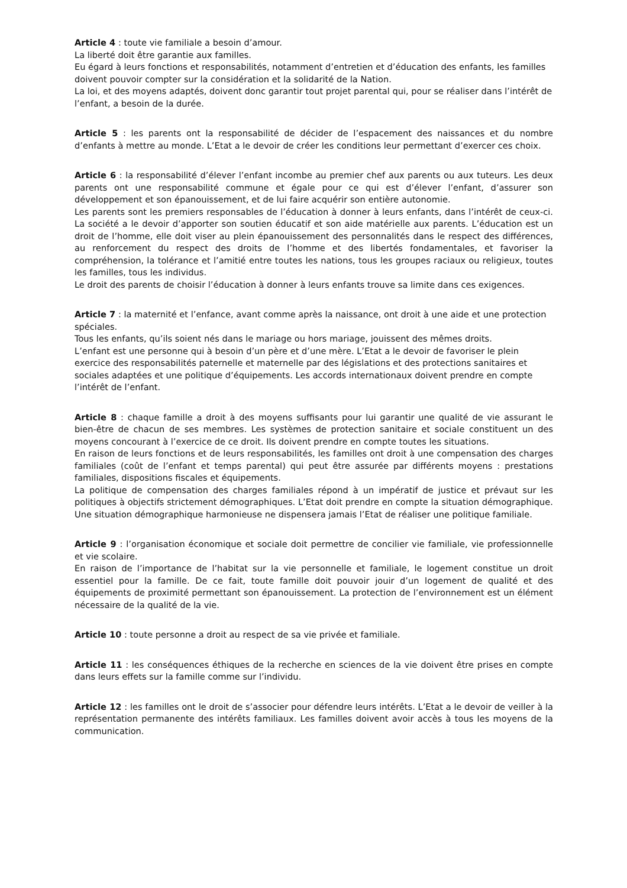Article 4 : toute vie familiale a besoin d’amour.
La liberté doit être garantie aux familles.
Eu égard à leurs fonctions et responsabilités, notamment d’entretien et d’éducation des enfants, les familles doivent pouvoir compter sur la considération et la solidarité de la Nation.
La loi, et des moyens adaptés, doivent donc garantir tout projet parental qui, pour se réaliser dans l’intérêt de l’enfant, a besoin de la durée.
Article 5 : les parents ont la responsabilité de décider de l’espacement des naissances et du nombre d’enfants à mettre au monde. L’Etat a le devoir de créer les conditions leur permettant d’exercer ces choix.
Article 6 : la responsabilité d’élever l’enfant incombe au premier chef aux parents ou aux tuteurs. Les deux parents ont une responsabilité commune et égale pour ce qui est d’élever l’enfant, d’assurer son développement et son épanouissement, et de lui faire acquérir son entière autonomie.
Les parents sont les premiers responsables de l’éducation à donner à leurs enfants, dans l’intérêt de ceux-ci. La société a le devoir d’apporter son soutien éducatif et son aide matérielle aux parents. L’éducation est un droit de l’homme, elle doit viser au plein épanouissement des personnalités dans le respect des différences, au renforcement du respect des droits de l’homme et des libertés fondamentales, et favoriser la compréhension, la tolérance et l’amitié entre toutes les nations, tous les groupes raciaux ou religieux, toutes les familles, tous les individus.
Le droit des parents de choisir l’éducation à donner à leurs enfants trouve sa limite dans ces exigences.
Article 7 : la maternité et l’enfance, avant comme après la naissance, ont droit à une aide et une protection spéciales.
Tous les enfants, qu’ils soient nés dans le mariage ou hors mariage, jouissent des mêmes droits.
L’enfant est une personne qui à besoin d’un père et d’une mère. L’Etat a le devoir de favoriser le plein exercice des responsabilités paternelle et maternelle par des législations et des protections sanitaires et sociales adaptées et une politique d’équipements. Les accords internationaux doivent prendre en compte l’intérêt de l’enfant.
Article 8 : chaque famille a droit à des moyens suffisants pour lui garantir une qualité de vie assurant le bien-être de chacun de ses membres. Les systèmes de protection sanitaire et sociale constituent un des moyens concourant à l’exercice de ce droit. Ils doivent prendre en compte toutes les situations.
En raison de leurs fonctions et de leurs responsabilités, les familles ont droit à une compensation des charges familiales (coût de l’enfant et temps parental) qui peut être assurée par différents moyens : prestations familiales, dispositions fiscales et équipements.
La politique de compensation des charges familiales répond à un impératif de justice et prévaut sur les politiques à objectifs strictement démographiques. L’Etat doit prendre en compte la situation démographique. Une situation démographique harmonieuse ne dispensera jamais l’Etat de réaliser une politique familiale.
Article 9 : l’organisation économique et sociale doit permettre de concilier vie familiale, vie professionnelle et vie scolaire.
En raison de l’importance de l’habitat sur la vie personnelle et familiale, le logement constitue un droit essentiel pour la famille. De ce fait, toute famille doit pouvoir jouir d’un logement de qualité et des équipements de proximité permettant son épanouissement. La protection de l’environnement est un élément nécessaire de la qualité de la vie.
Article 10 : toute personne a droit au respect de sa vie privée et familiale.
Article 11 : les conséquences éthiques de la recherche en sciences de la vie doivent être prises en compte dans leurs effets sur la famille comme sur l’individu.
Article 12 : les familles ont le droit de s’associer pour défendre leurs intérêts. L’Etat a le devoir de veiller à la représentation permanente des intérêts familiaux. Les familles doivent avoir accès à tous les moyens de la communication.